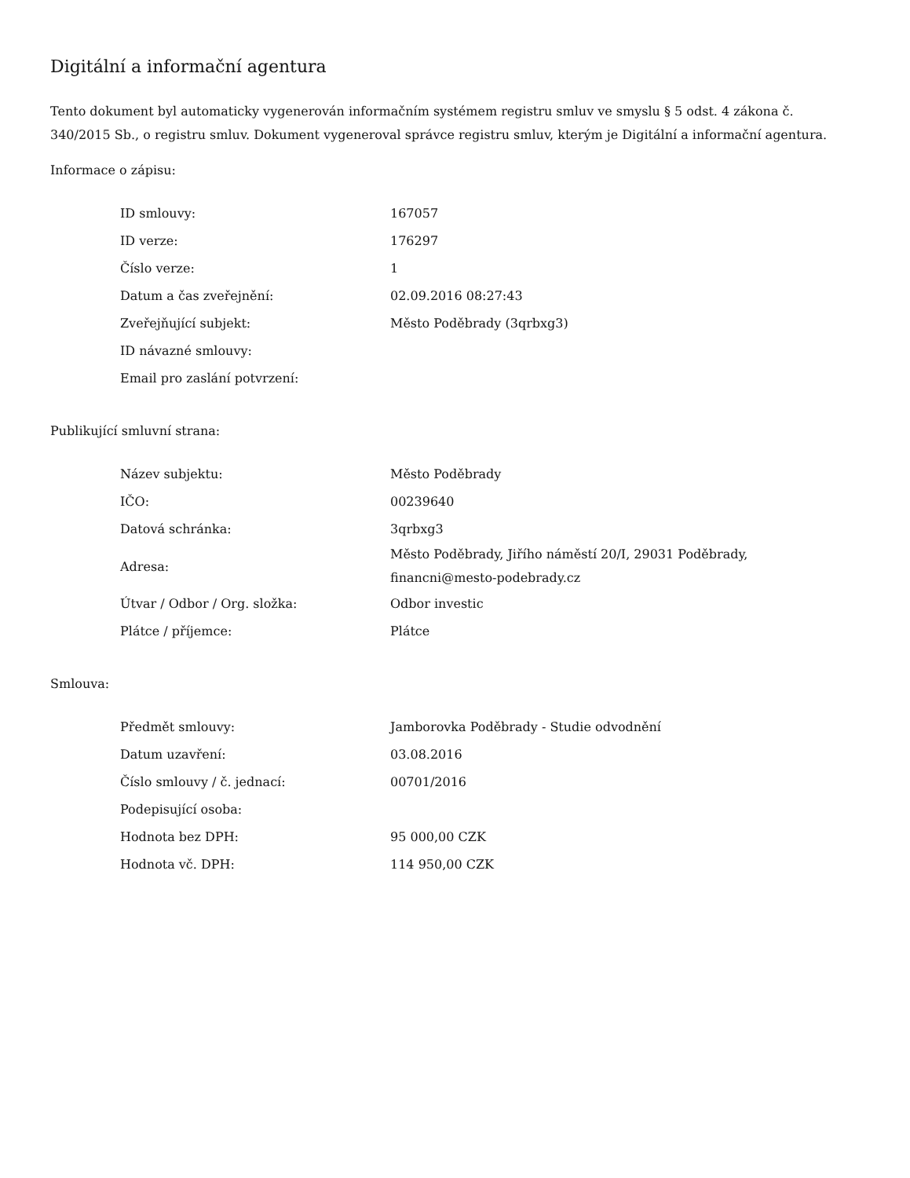Digitální a informační agentura
Tento dokument byl automaticky vygenerován informačním systémem registru smluv ve smyslu § 5 odst. 4 zákona č. 340/2015 Sb., o registru smluv. Dokument vygeneroval správce registru smluv, kterým je Digitální a informační agentura.
Informace o zápisu:
| ID smlouvy: | 167057 |
| ID verze: | 176297 |
| Číslo verze: | 1 |
| Datum a čas zveřejnění: | 02.09.2016 08:27:43 |
| Zveřejňující subjekt: | Město Poděbrady (3qrbxg3) |
| ID návazné smlouvy: | |
| Email pro zaslání potvrzení: | |
Publikující smluvní strana:
| Název subjektu: | Město Poděbrady |
| IČO: | 00239640 |
| Datová schránka: | 3qrbxg3 |
| Adresa: | Město Poděbrady, Jiřího náměstí 20/I, 29031 Poděbrady, financni@mesto-podebrady.cz |
| Útvar / Odbor / Org. složka: | Odbor investic |
| Plátce / příjemce: | Plátce |
Smlouva:
| Předmět smlouvy: | Jamborovka Poděbrady - Studie odvodnění |
| Datum uzavření: | 03.08.2016 |
| Číslo smlouvy / č. jednací: | 00701/2016 |
| Podepisující osoba: | |
| Hodnota bez DPH: | 95 000,00 CZK |
| Hodnota vč. DPH: | 114 950,00 CZK |